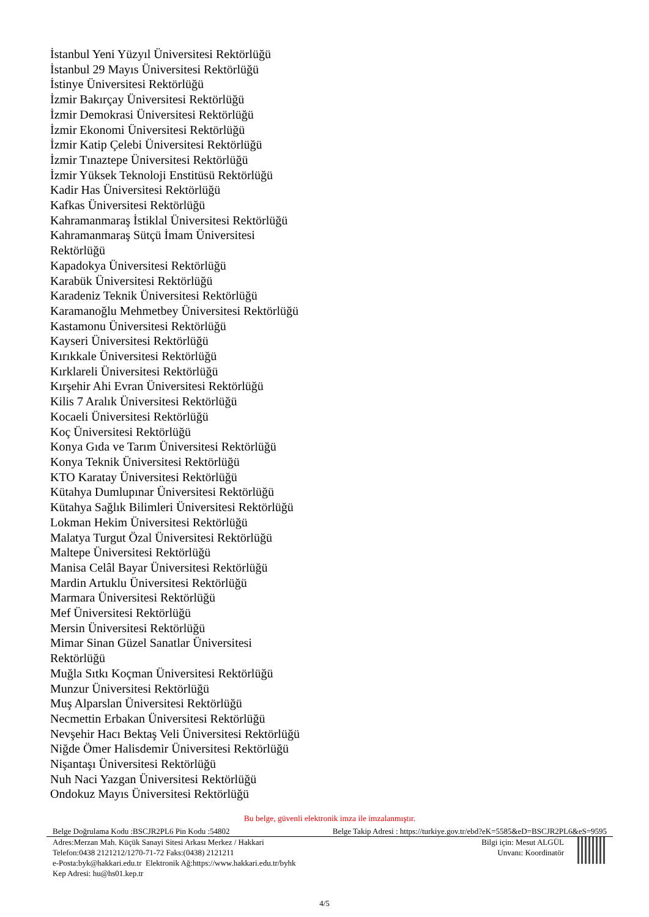İstanbul Yeni Yüzyıl Üniversitesi Rektörlüğü
İstanbul 29 Mayıs Üniversitesi Rektörlüğü
İstinye Üniversitesi Rektörlüğü
İzmir Bakırçay Üniversitesi Rektörlüğü
İzmir Demokrasi Üniversitesi Rektörlüğü
İzmir Ekonomi Üniversitesi Rektörlüğü
İzmir Katip Çelebi Üniversitesi Rektörlüğü
İzmir Tınaztepe Üniversitesi Rektörlüğü
İzmir Yüksek Teknoloji Enstitüsü Rektörlüğü
Kadir Has Üniversitesi Rektörlüğü
Kafkas Üniversitesi Rektörlüğü
Kahramanmaraş İstiklal Üniversitesi Rektörlüğü
Kahramanmaraş Sütçü İmam Üniversitesi
Rektörlüğü
Kapadokya Üniversitesi Rektörlüğü
Karabük Üniversitesi Rektörlüğü
Karadeniz Teknik Üniversitesi Rektörlüğü
Karamanoğlu Mehmetbey Üniversitesi Rektörlüğü
Kastamonu Üniversitesi Rektörlüğü
Kayseri Üniversitesi Rektörlüğü
Kırıkkale Üniversitesi Rektörlüğü
Kırklareli Üniversitesi Rektörlüğü
Kırşehir Ahi Evran Üniversitesi Rektörlüğü
Kilis 7 Aralık Üniversitesi Rektörlüğü
Kocaeli Üniversitesi Rektörlüğü
Koç Üniversitesi Rektörlüğü
Konya Gıda ve Tarım Üniversitesi Rektörlüğü
Konya Teknik Üniversitesi Rektörlüğü
KTO Karatay Üniversitesi Rektörlüğü
Kütahya Dumlupınar Üniversitesi Rektörlüğü
Kütahya Sağlık Bilimleri Üniversitesi Rektörlüğü
Lokman Hekim Üniversitesi Rektörlüğü
Malatya Turgut Özal Üniversitesi Rektörlüğü
Maltepe Üniversitesi Rektörlüğü
Manisa Celâl Bayar Üniversitesi Rektörlüğü
Mardin Artuklu Üniversitesi Rektörlüğü
Marmara Üniversitesi Rektörlüğü
Mef Üniversitesi Rektörlüğü
Mersin Üniversitesi Rektörlüğü
Mimar Sinan Güzel Sanatlar Üniversitesi
Rektörlüğü
Muğla Sıtkı Koçman Üniversitesi Rektörlüğü
Munzur Üniversitesi Rektörlüğü
Muş Alparslan Üniversitesi Rektörlüğü
Necmettin Erbakan Üniversitesi Rektörlüğü
Nevşehir Hacı Bektaş Veli Üniversitesi Rektörlüğü
Niğde Ömer Halisdemir Üniversitesi Rektörlüğü
Nişantaşı Üniversitesi Rektörlüğü
Nuh Naci Yazgan Üniversitesi Rektörlüğü
Ondokuz Mayıs Üniversitesi Rektörlüğü
Bu belge, güvenli elektronik imza ile imzalanmıştır.
Belge Doğrulama Kodu :BSCJR2PL6 Pin Kodu :54802 Belge Takip Adresi : https://turkiye.gov.tr/ebd?eK=5585&eD=BSCJR2PL6&eS=9595
Adres:Merzan Mah. Küçük Sanayi Sitesi Arkası Merkez / Hakkari
Telefon:0438 2121212/1270-71-72 Faks:(0438) 2121211
e-Posta:byk@hakkari.edu.tr Elektronik Ağ:https://www.hakkari.edu.tr/byhk
Kep Adresi: hu@hs01.kep.tr
Bilgi için: Mesut ALGÜL
Unvanı: Koordinatör
4/5